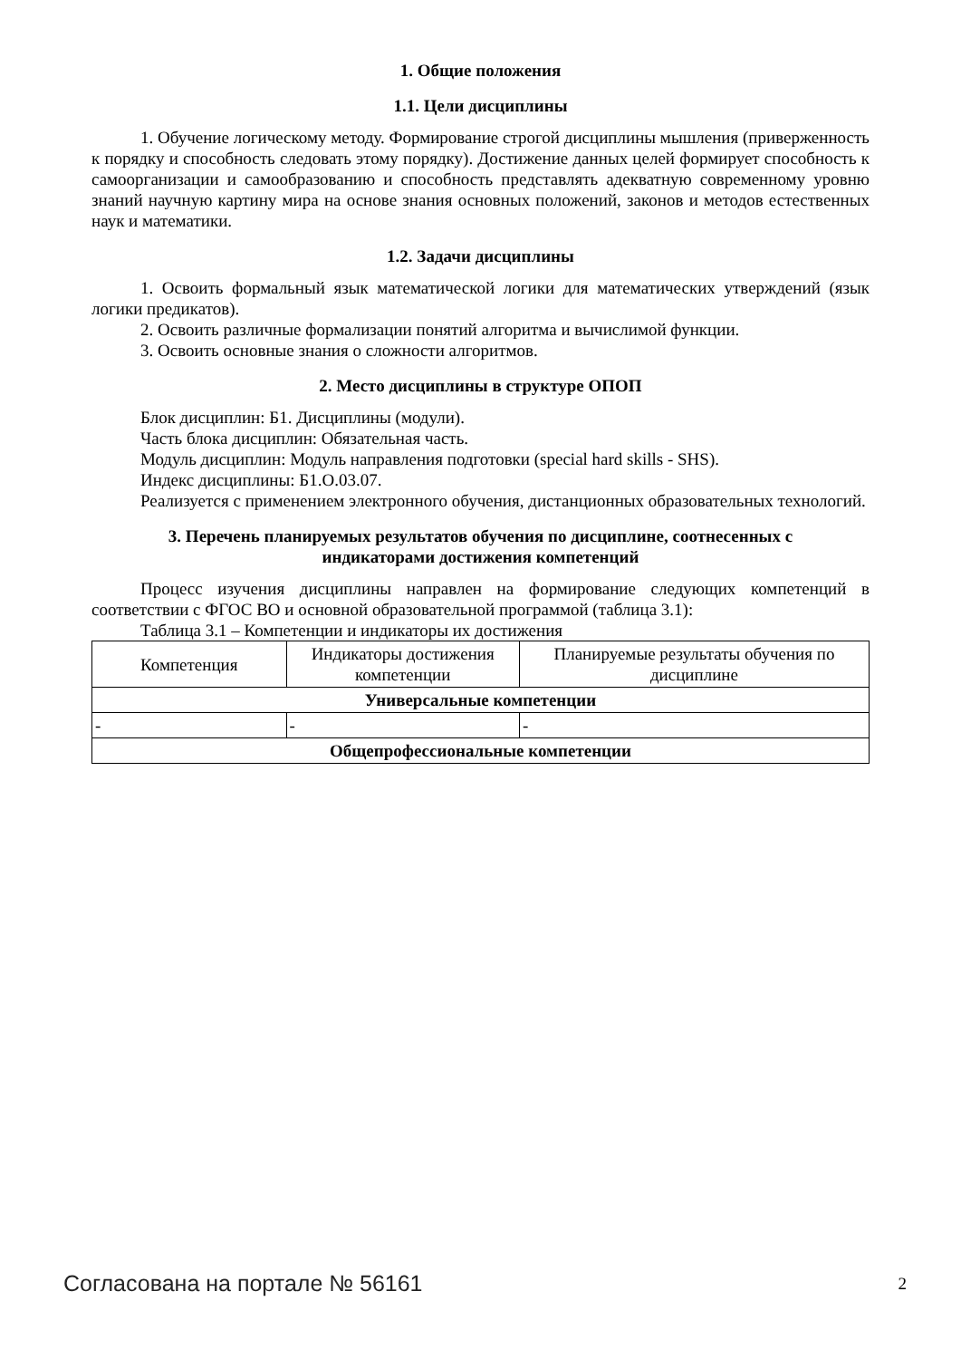1. Общие положения
1.1. Цели дисциплины
1. Обучение логическому методу. Формирование строгой дисциплины мышления (приверженность к порядку и способность следовать этому порядку). Достижение данных целей формирует способность к самоорганизации и самообразованию и способность представлять адекватную современному уровню знаний научную картину мира на основе знания основных положений, законов и методов естественных наук и математики.
1.2. Задачи дисциплины
1. Освоить формальный язык математической логики для математических утверждений (язык логики предикатов).
2. Освоить различные формализации понятий алгоритма и вычислимой функции.
3. Освоить основные знания о сложности алгоритмов.
2. Место дисциплины в структуре ОПОП
Блок дисциплин: Б1. Дисциплины (модули).
Часть блока дисциплин: Обязательная часть.
Модуль дисциплин: Модуль направления подготовки (special hard skills - SHS).
Индекс дисциплины: Б1.О.03.07.
Реализуется с применением электронного обучения, дистанционных образовательных технологий.
3. Перечень планируемых результатов обучения по дисциплине, соотнесенных с
индикаторами достижения компетенций
Процесс изучения дисциплины направлен на формирование следующих компетенций в соответствии с ФГОС ВО и основной образовательной программой (таблица 3.1):
Таблица 3.1 – Компетенции и индикаторы их достижения
| Компетенция | Индикаторы достижения компетенции | Планируемые результаты обучения по дисциплине |
| --- | --- | --- |
| Универсальные компетенции | | |
| - | - | - |
| Общепрофессиональные компетенции | | |
Согласована на портале № 56161 2